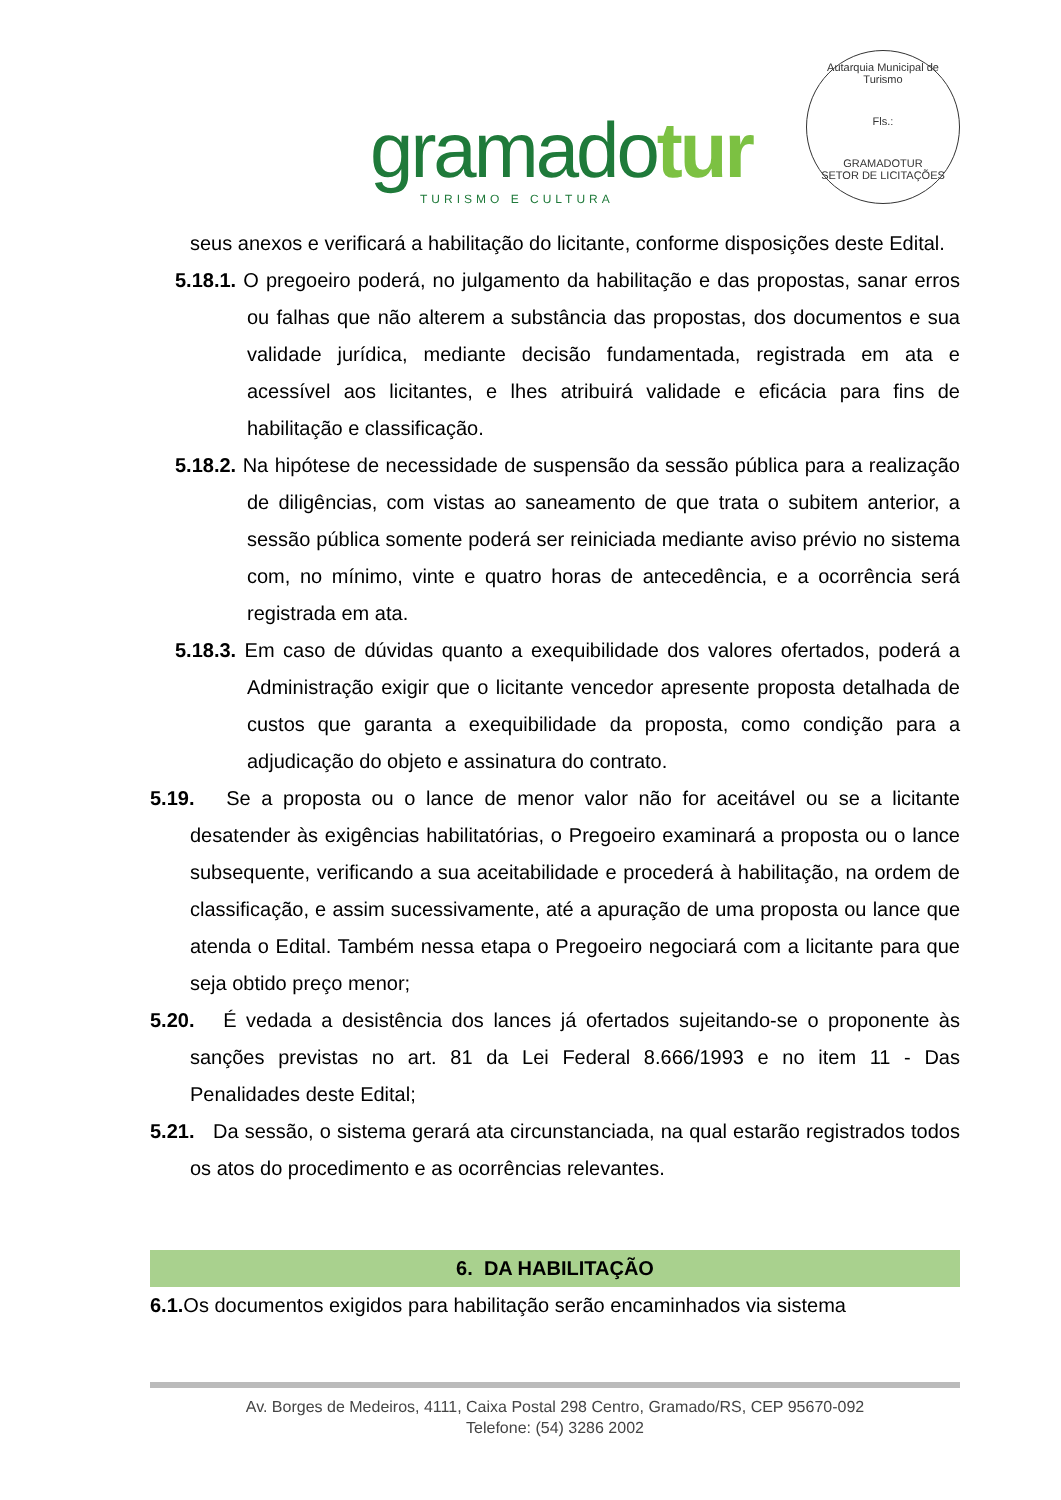gramadotur
TURISMO E CULTURA
Autarquia Municipal de Turismo
Fls.:
GRAMADOTUR
SETOR DE LICITAÇÕES
seus anexos e verificará a habilitação do licitante, conforme disposições deste Edital.
5.18.1. O pregoeiro poderá, no julgamento da habilitação e das propostas, sanar erros ou falhas que não alterem a substância das propostas, dos documentos e sua validade jurídica, mediante decisão fundamentada, registrada em ata e acessível aos licitantes, e lhes atribuirá validade e eficácia para fins de habilitação e classificação.
5.18.2. Na hipótese de necessidade de suspensão da sessão pública para a realização de diligências, com vistas ao saneamento de que trata o subitem anterior, a sessão pública somente poderá ser reiniciada mediante aviso prévio no sistema com, no mínimo, vinte e quatro horas de antecedência, e a ocorrência será registrada em ata.
5.18.3. Em caso de dúvidas quanto a exequibilidade dos valores ofertados, poderá a Administração exigir que o licitante vencedor apresente proposta detalhada de custos que garanta a exequibilidade da proposta, como condição para a adjudicação do objeto e assinatura do contrato.
5.19. Se a proposta ou o lance de menor valor não for aceitável ou se a licitante desatender às exigências habilitatórias, o Pregoeiro examinará a proposta ou o lance subsequente, verificando a sua aceitabilidade e procederá à habilitação, na ordem de classificação, e assim sucessivamente, até a apuração de uma proposta ou lance que atenda o Edital. Também nessa etapa o Pregoeiro negociará com a licitante para que seja obtido preço menor;
5.20. É vedada a desistência dos lances já ofertados sujeitando-se o proponente às sanções previstas no art. 81 da Lei Federal 8.666/1993 e no item 11 - Das Penalidades deste Edital;
5.21. Da sessão, o sistema gerará ata circunstanciada, na qual estarão registrados todos os atos do procedimento e as ocorrências relevantes.
6. DA HABILITAÇÃO
6.1. Os documentos exigidos para habilitação serão encaminhados via sistema
Av. Borges de Medeiros, 4111, Caixa Postal 298 Centro, Gramado/RS, CEP 95670-092
Telefone: (54) 3286 2002